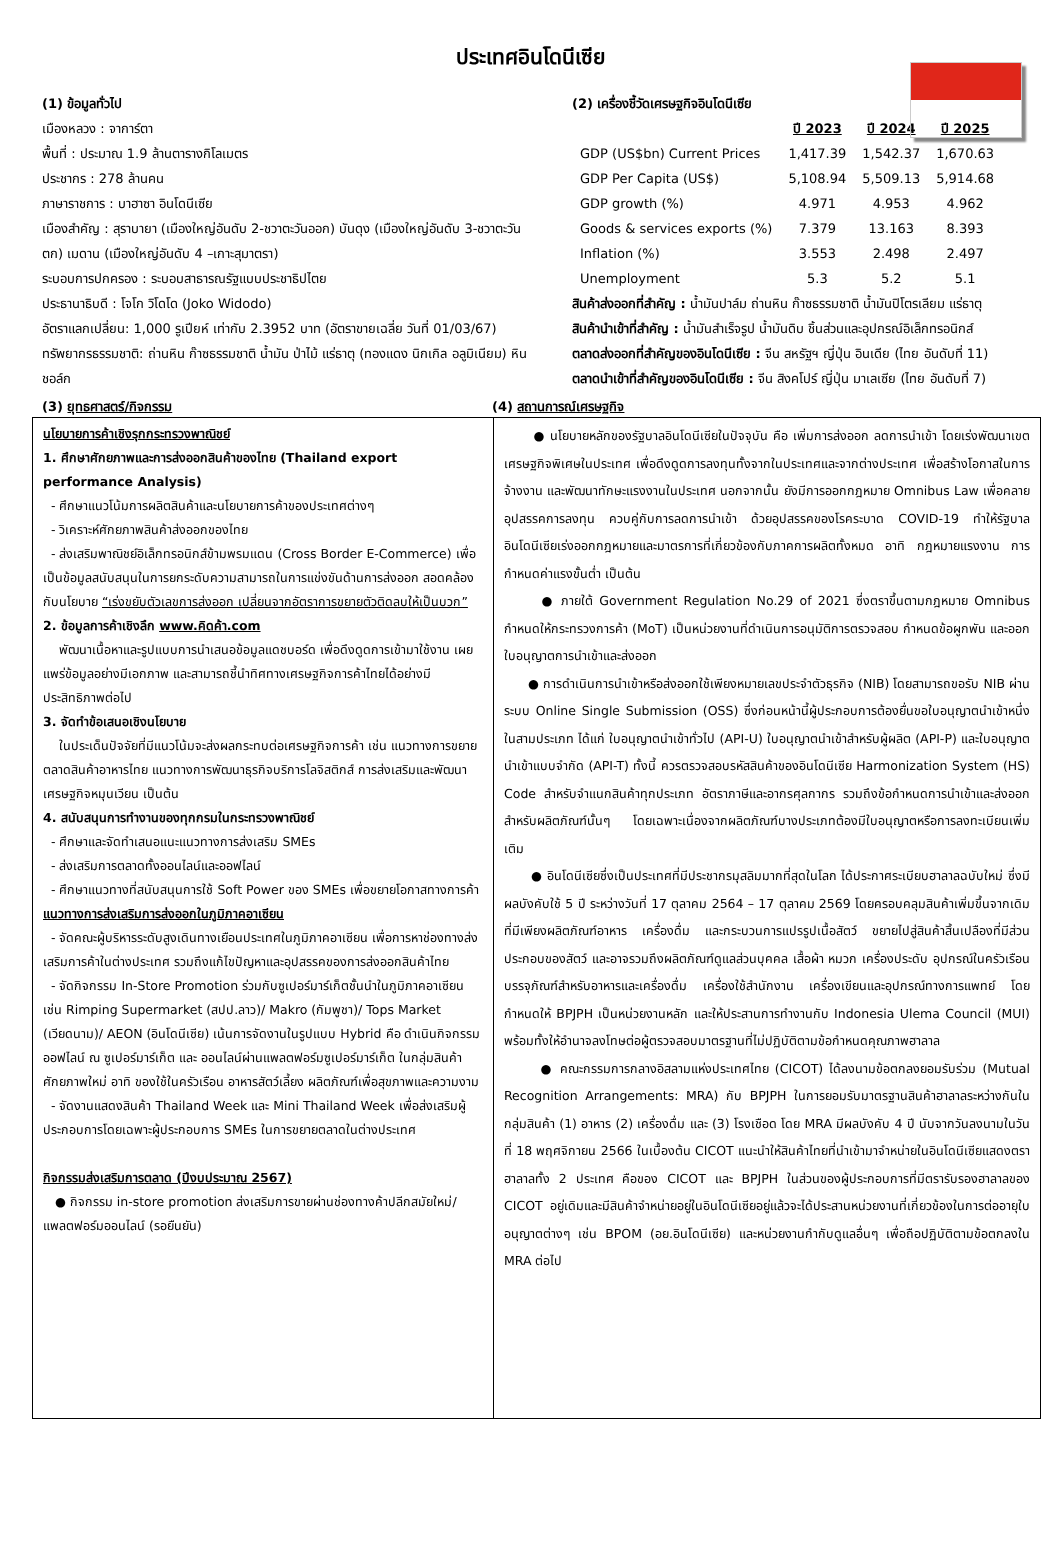ประเทศอินโดนีเซีย
(1) ข้อมูลทั่วไป
เมืองหลวง : จาการ์ตา
พื้นที่ : ประมาณ 1.9 ล้านตารางกิโลเมตร
ประชากร : 278 ล้านคน
ภาษาราชการ : บาฮาซา อินโดนีเซีย
เมืองสำคัญ : สุราบายา (เมืองใหญ่อันดับ 2-ชวาตะวันออก) บันดุง (เมืองใหญ่อันดับ 3-ชวาตะวันตก) เมดาน (เมืองใหญ่อันดับ 4 –เกาะสุมาตรา)
ระบอบการปกครอง : ระบอบสาธารณรัฐแบบประชาธิปไตย
ประธานาธิบดี : โจโก วิโดโด (Joko Widodo)
อัตราแลกเปลี่ยน: 1,000 รูเปียห์ เท่ากับ 2.3952 บาท (อัตราขายเฉลี่ย วันที่ 01/03/67)
ทรัพยากรธรรมชาติ: ถ่านหิน ก๊าซธรรมชาติ น้ำมัน ป่าไม้ แร่ธาตุ (ทองแดง นิกเกิล อลูมิเนียม) หินชอล์ก
(2) เครื่องชี้วัดเศรษฐกิจอินโดนีเซีย
| | ปี 2023 | ปี 2024 | ปี 2025 |
| --- | --- | --- | --- |
| GDP (US$bn) Current Prices | 1,417.39 | 1,542.37 | 1,670.63 |
| GDP Per Capita (US$) | 5,108.94 | 5,509.13 | 5,914.68 |
| GDP growth (%) | 4.971 | 4.953 | 4.962 |
| Goods & services exports (%) | 7.379 | 13.163 | 8.393 |
| Inflation (%) | 3.553 | 2.498 | 2.497 |
| Unemployment | 5.3 | 5.2 | 5.1 |
สินค้าส่งออกที่สำคัญ : น้ำมันปาล์ม ถ่านหิน ก๊าซธรรมชาติ น้ำมันปิโตรเลียม แร่ธาตุ
สินค้านำเข้าที่สำคัญ : น้ำมันสำเร็จรูป น้ำมันดิบ ชิ้นส่วนและอุปกรณ์อิเล็กทรอนิกส์
ตลาดส่งออกที่สำคัญของอินโดนีเซีย : จีน สหรัฐฯ ญี่ปุ่น อินเดีย (ไทย อันดับที่ 11)
ตลาดนำเข้าที่สำคัญของอินโดนีเซีย : จีน สิงคโปร์ ญี่ปุ่น มาเลเซีย (ไทย อันดับที่ 7)
(3) ยุทธศาสตร์/กิจกรรม (4) สถานการณ์เศรษฐกิจ
นโยบายการค้าเชิงรุกกระทรวงพาณิชย์
1. ศึกษาศักยภาพและการส่งออกสินค้าของไทย (Thailand export performance Analysis)
- ศึกษาแนวโน้มการผลิตสินค้าและนโยบายการค้าของประเทศต่างๆ
- วิเคราะห์ศักยภาพสินค้าส่งออกของไทย
- ส่งเสริมพาณิชย์อิเล็กทรอนิกส์ข้ามพรมแดน (Cross Border E-Commerce) เพื่อเป็นข้อมูลสนับสนุนในการยกระดับความสามารถในการแข่งขันด้านการส่งออก สอดคล้องกับนโยบาย “เร่งขยับตัวเลขการส่งออก เปลี่ยนจากอัตราการขยายตัวติดลบให้เป็นบวก”
2. ข้อมูลการค้าเชิงลึก www.คิดค้า.com
พัฒนาเนื้อหาและรูปแบบการนำเสนอข้อมูลแดชบอร์ด เพื่อดึงดูดการเข้ามาใช้งาน เผยแพร่ข้อมูลอย่างมีเอกภาพ และสามารถชี้นำทิศทางเศรษฐกิจการค้าไทยได้อย่างมีประสิทธิภาพต่อไป
3. จัดทำข้อเสนอเชิงนโยบาย
ในประเด็นปัจจัยที่มีแนวโน้มจะส่งผลกระทบต่อเศรษฐกิจการค้า เช่น แนวทางการขยายตลาดสินค้าอาหารไทย แนวทางการพัฒนาธุรกิจบริการโลจิสติกส์ การส่งเสริมและพัฒนาเศรษฐกิจหมุนเวียน เป็นต้น
4. สนับสนุนการทำงานของทุกกรมในกระทรวงพาณิชย์
- ศึกษาและจัดทำเสนอแนะแนวทางการส่งเสริม SMEs
- ส่งเสริมการตลาดทั้งออนไลน์และออฟไลน์
- ศึกษาแนวทางที่สนับสนุนการใช้ Soft Power ของ SMEs เพื่อขยายโอกาสทางการค้า
แนวทางการส่งเสริมการส่งออกในภูมิภาคอาเซียน
- จัดคณะผู้บริหารระดับสูงเดินทางเยือนประเทศในภูมิภาคอาเซียน เพื่อการหาช่องทางส่งเสริมการค้าในต่างประเทศ รวมถึงแก้ไขปัญหาและอุปสรรคของการส่งออกสินค้าไทย
- จัดกิจกรรม In-Store Promotion ร่วมกับซูเปอร์มาร์เก็ตชั้นนำในภูมิภาคอาเซียน เช่น Rimping Supermarket (สปป.ลาว)/ Makro (กัมพูชา)/ Tops Market (เวียดนาม)/ AEON (อินโดนีเซีย) เน้นการจัดงานในรูปแบบ Hybrid คือ ดำเนินกิจกรรมออฟไลน์ ณ ซูเปอร์มาร์เก็ต และ ออนไลน์ผ่านแพลตฟอร์มซูเปอร์มาร์เก็ต ในกลุ่มสินค้าศักยภาพใหม่ อาทิ ของใช้ในครัวเรือน อาหารสัตว์เลี้ยง ผลิตภัณฑ์เพื่อสุขภาพและความงาม
- จัดงานแสดงสินค้า Thailand Week และ Mini Thailand Week เพื่อส่งเสริมผู้ประกอบการโดยเฉพาะผู้ประกอบการ SMEs ในการขยายตลาดในต่างประเทศ
กิจกรรมส่งเสริมการตลาด (ปีงบประมาณ 2567)
● กิจกรรม in-store promotion ส่งเสริมการขายผ่านช่องทางค้าปลีกสมัยใหม่/แพลตฟอร์มออนไลน์ (รอยืนยัน)
● นโยบายหลักของรัฐบาลอินโดนีเซียในปัจจุบัน คือ เพิ่มการส่งออก ลดการนำเข้า โดยเร่งพัฒนาเขตเศรษฐกิจพิเศษในประเทศ เพื่อดึงดูดการลงทุนทั้งจากในประเทศและจากต่างประเทศ เพื่อสร้างโอกาสในการจ้างงาน และพัฒนาทักษะแรงงานในประเทศ นอกจากนั้น ยังมีการออกกฎหมาย Omnibus Law เพื่อคลายอุปสรรคการลงทุน ควบคู่กับการลดการนำเข้า ด้วยอุปสรรคของโรคระบาด COVID-19 ทำให้รัฐบาลอินโดนีเซียเร่งออกกฎหมายและมาตรการที่เกี่ยวข้องกับภาคการผลิตทั้งหมด อาทิ กฎหมายแรงงาน การกำหนดค่าแรงขั้นต่ำ เป็นต้น
● ภายใต้ Government Regulation No.29 of 2021 ซึ่งตราขึ้นตามกฎหมาย Omnibus กำหนดให้กระทรวงการค้า (MoT) เป็นหน่วยงานที่ดำเนินการอนุมัติการตรวจสอบ กำหนดข้อผูกพัน และออกใบอนุญาตการนำเข้าและส่งออก
● การดำเนินการนำเข้าหรือส่งออกใช้เพียงหมายเลขประจำตัวธุรกิจ (NIB) โดยสามารถขอรับ NIB ผ่านระบบ Online Single Submission (OSS) ซึ่งก่อนหน้านี้ผู้ประกอบการต้องยื่นขอใบอนุญาตนำเข้าหนึ่งในสามประเภท ได้แก่ ใบอนุญาตนำเข้าทั่วไป (API-U) ใบอนุญาตนำเข้าสำหรับผู้ผลิต (API-P) และใบอนุญาตนำเข้าแบบจำกัด (API-T) ทั้งนี้ ควรตรวจสอบรหัสสินค้าของอินโดนีเซีย Harmonization System (HS) Code สำหรับจำแนกสินค้าทุกประเภท อัตราภาษีและอากรศุลกากร รวมถึงข้อกำหนดการนำเข้าและส่งออกสำหรับผลิตภัณฑ์นั้นๆ โดยเฉพาะเนื่องจากผลิตภัณฑ์บางประเภทต้องมีใบอนุญาตหรือการลงทะเบียนเพิ่มเติม
● อินโดนีเซียซึ่งเป็นประเทศที่มีประชากรมุสลิมมากที่สุดในโลก ได้ประกาศระเบียบฮาลาลฉบับใหม่ ซึ่งมีผลบังคับใช้ 5 ปี ระหว่างวันที่ 17 ตุลาคม 2564 – 17 ตุลาคม 2569 โดยครอบคลุมสินค้าเพิ่มขึ้นจากเดิมที่มีเพียงผลิตภัณฑ์อาหาร เครื่องดื่ม และกระบวนการแปรรูปเนื้อสัตว์ ขยายไปสู่สินค้าสิ้นเปลืองที่มีส่วนประกอบของสัตว์ และอาจรวมถึงผลิตภัณฑ์ดูแลส่วนบุคคล เสื้อผ้า หมวก เครื่องประดับ อุปกรณ์ในครัวเรือน บรรจุภัณฑ์สำหรับอาหารและเครื่องดื่ม เครื่องใช้สำนักงาน เครื่องเขียนและอุปกรณ์ทางการแพทย์ โดยกำหนดให้ BPJPH เป็นหน่วยงานหลัก และให้ประสานการทำงานกับ Indonesia Ulema Council (MUI) พร้อมทั้งให้อำนาจลงโทษต่อผู้ตรวจสอบมาตรฐานที่ไม่ปฏิบัติตามข้อกำหนดคุณภาพฮาลาล
● คณะกรรมการกลางอิสลามแห่งประเทศไทย (CICOT) ได้ลงนามข้อตกลงยอมรับร่วม (Mutual Recognition Arrangements: MRA) กับ BPJPH ในการยอมรับมาตรฐานสินค้าฮาลาลระหว่างกันในกลุ่มสินค้า (1) อาหาร (2) เครื่องดื่ม และ (3) โรงเชือด โดย MRA มีผลบังคับ 4 ปี นับจากวันลงนามในวันที่ 18 พฤศจิกายน 2566 ในเบื้องต้น CICOT แนะนำให้สินค้าไทยที่นำเข้ามาจำหน่ายในอินโดนีเซียแสดงตราฮาลาลทั้ง 2 ประเทศ คือของ CICOT และ BPJPH ในส่วนของผู้ประกอบการที่มีตรารับรองฮาลาลของ CICOT อยู่เดิมและมีสินค้าจำหน่ายอยู่ในอินโดนีเซียอยู่แล้วจะได้ประสานหน่วยงานที่เกี่ยวข้องในการต่ออายุใบอนุญาตต่างๆ เช่น BPOM (อย.อินโดนีเซีย) และหน่วยงานกำกับดูแลอื่นๆ เพื่อถือปฏิบัติตามข้อตกลงใน MRA ต่อไป